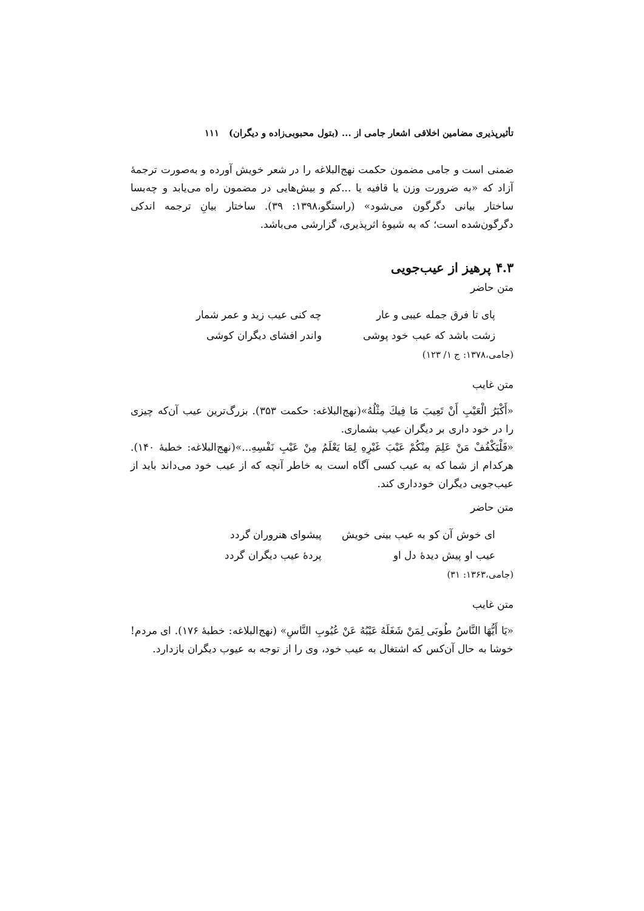تأثیرپذیری مضامین اخلاقی اشعار جامی از ... (بتول محبوبی‌زاده و دیگران) ۱۱۱
ضمنی است و جامی مضمون حکمت نهج‌البلاغه را در شعر خویش آورده و به‌صورت ترجمهٔ آزاد که «به ضرورت وزن یا قافیه یا ...کم و بیش‌هایی در مضمون راه می‌یابد و چه‌بسا ساختار بیانی دگرگون می‌شود» (راستگو،۱۳۹۸: ۳۹). ساختار بیانِ ترجمه اندکی دگرگون‌شده است؛ که به شیوهٔ اثرپذیری، گزارشی می‌باشد.
۴.۳ پرهیز از عیب‌جویی
متن حاضر
پای تا فرق جمله عیبی و عار چه کنی عیب زید و عمر شمار
زشت باشد که عیب خود پوشی واندر افشای دیگران کوشی
(جامی،۱۳۷۸: ج ۱/ ۱۲۳)
متن غایب
«أَكْبَرُ الْعَيْبِ أَنْ تَعِيبَ مَا فِيكَ مِثْلُهُ»(نهج‌البلاغه: حکمت ۳۵۳). بزرگ‌ترین عیب آن‌که چیزی را در خود داری بر دیگران عیب بشماری.
«فَلْيَكْفُفْ مَنْ عَلِمَ مِنْكُمْ عَيْبَ غَيْرِهِ لِمَا يَعْلَمُ مِنْ عَيْبِ نَفْسِهِ...»(نهج‌البلاغه: خطبهٔ ۱۴۰). هرکدام از شما که به عیب کسی آگاه است به خاطر آنچه که از عیب خود می‌داند باید از عیب‌جویی دیگران خودداری کند.
متن حاضر
ای خوش آن کو به عیب بینی خویش پیشوای هنروران گردد
عیب او پیش دیدهٔ دل او پردهٔ عیب دیگران گردد
(جامی،۱۳۶۳: ۳۱)
متن غایب
«يَا أَيُّهَا النَّاسُ طُوبَى لِمَنْ شَغَلَهُ عَيْبُهُ عَنْ عُيُوبِ النَّاسِ» (نهج‌البلاغه: خطبهٔ ۱۷۶). ای مردم!خوشا به حال آن‌کس که اشتغال به عیب خود، وی را از توجه به عیوب دیگران بازدارد.